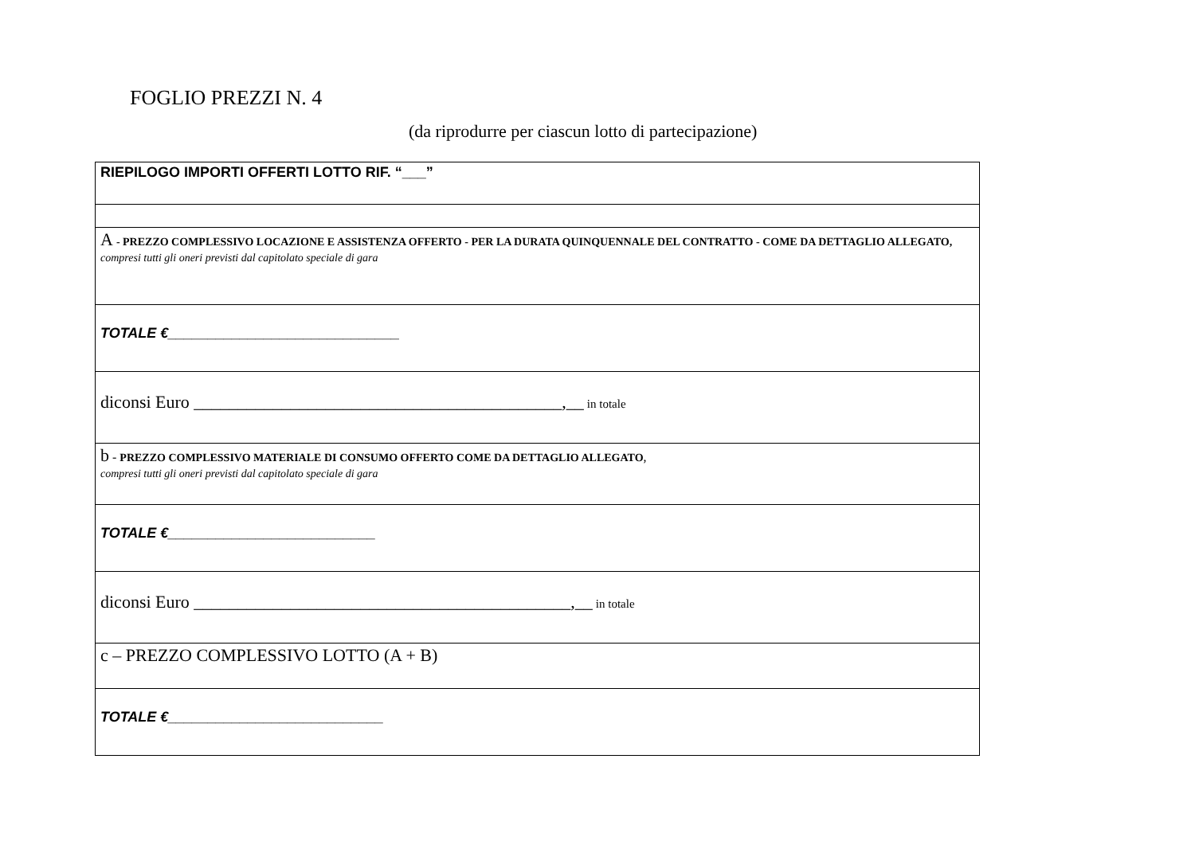FOGLIO PREZZI N. 4
(da riprodurre per ciascun lotto di partecipazione)
| RIEPILOGO IMPORTI OFFERTI LOTTO RIF. “___” |
| A - PREZZO COMPLESSIVO LOCAZIONE E ASSISTENZA OFFERTO - PER LA DURATA QUINQUENNALE DEL CONTRATTO - COME DA DETTAGLIO ALLEGATO, compresi tutti gli oneri previsti dal capitolato speciale di gara |
| TOTALE €_____________________________ |
| diconsi Euro __________________________________________,__ in totale |
| b - PREZZO COMPLESSIVO MATERIALE DI CONSUMO OFFERTO COME DA DETTAGLIO ALLEGATO , compresi tutti gli oneri previsti dal capitolato speciale di gara |
| TOTALE €__________________________ |
| diconsi Euro ___________________________________________,__ in totale |
| c – PREZZO COMPLESSIVO LOTTO (A + B) |
| TOTALE €___________________________ |